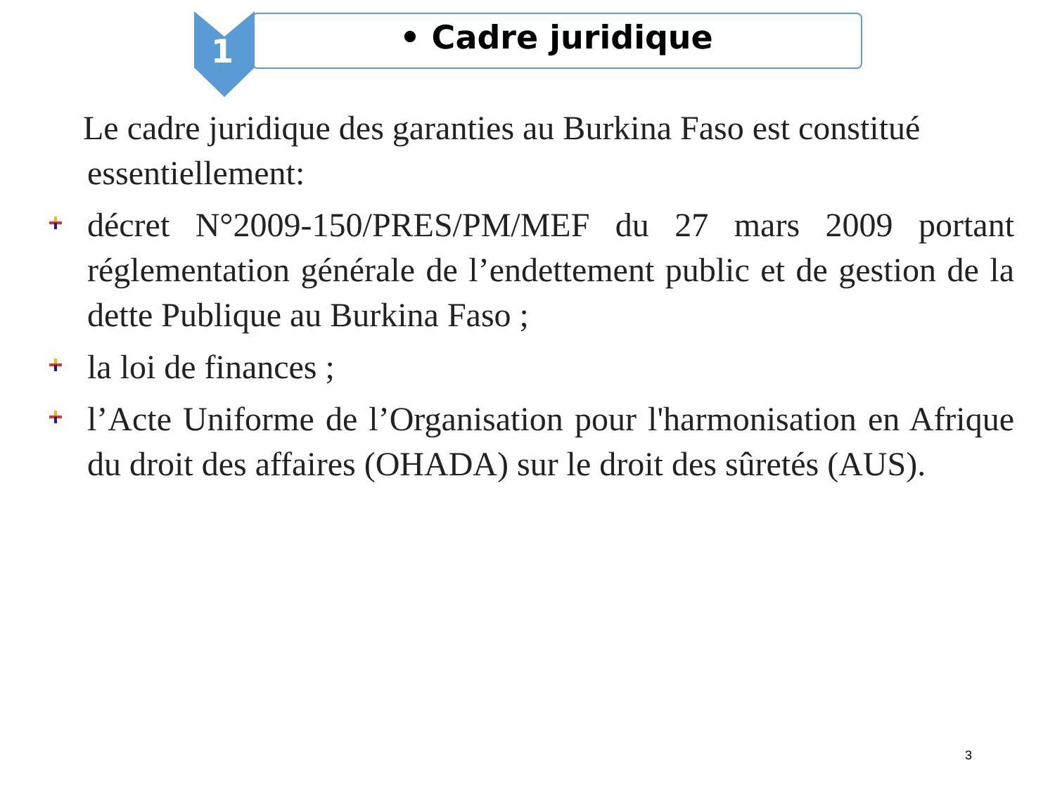1 • Cadre juridique
Le cadre juridique des garanties au Burkina Faso est constitué
essentiellement:
décret N°2009-150/PRES/PM/MEF du 27 mars 2009 portant réglementation générale de l’endettement public et de gestion de la dette Publique au Burkina Faso ;
la loi de finances ;
l’Acte Uniforme de l’Organisation pour l'harmonisation en Afrique du droit des affaires (OHADA) sur le droit des sûretés (AUS).
3